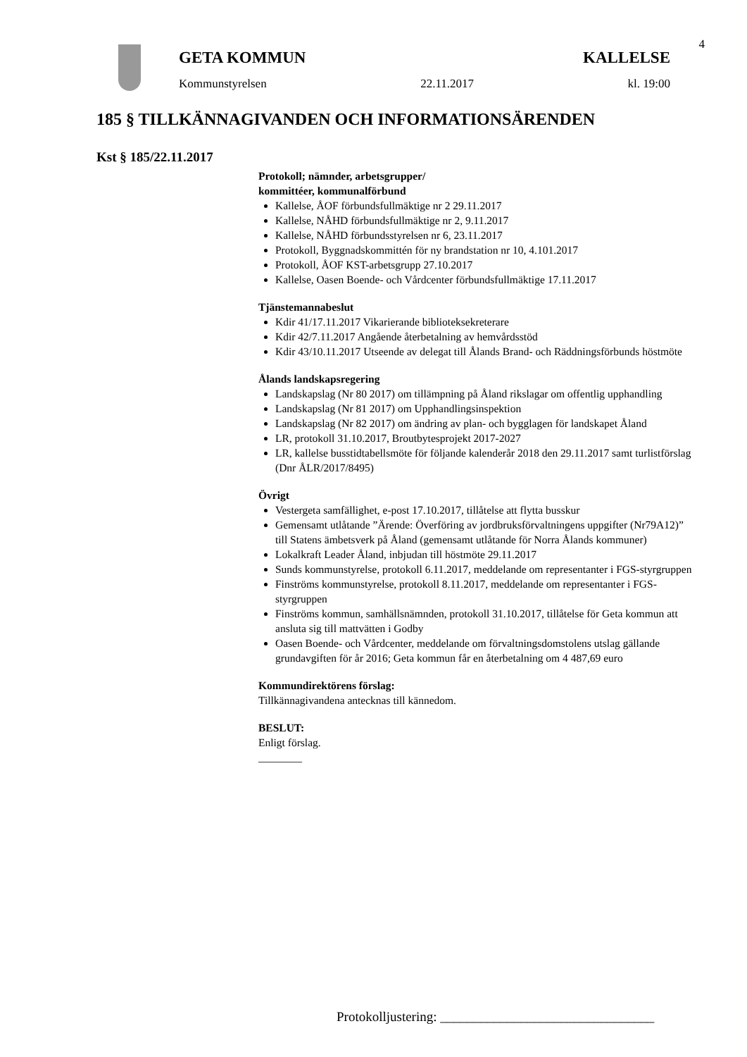4
GETA KOMMUN KALLELSE
Kommunstyrelsen 22.11.2017 kl. 19:00
185 § TILLKÄNNAGIVANDEN OCH INFORMATIONSÄRENDEN
Kst § 185/22.11.2017
Protokoll; nämnder, arbetsgrupper/
kommittéer, kommunalförbund
Kallelse, ÅOF förbundsfullmäktige nr 2 29.11.2017
Kallelse, NÅHD förbundsfullmäktige nr 2, 9.11.2017
Kallelse, NÅHD förbundsstyrelsen nr 6, 23.11.2017
Protokoll, Byggnadskommittén för ny brandstation nr 10, 4.101.2017
Protokoll, ÅOF KST-arbetsgrupp 27.10.2017
Kallelse, Oasen Boende- och Vårdcenter förbundsfullmäktige 17.11.2017
Tjänstemannabeslut
Kdir 41/17.11.2017 Vikarierande biblioteksekreterare
Kdir 42/7.11.2017 Angående återbetalning av hemvårdsstöd
Kdir 43/10.11.2017 Utseende av delegat till Ålands Brand- och Räddningsförbunds höstmöte
Ålands landskapsregering
Landskapslag (Nr 80 2017) om tillämpning på Åland rikslagar om offentlig upphandling
Landskapslag (Nr 81 2017) om Upphandlingsinspektion
Landskapslag (Nr 82 2017) om ändring av plan- och bygglagen för landskapet Åland
LR, protokoll 31.10.2017, Broutbytesprojekt 2017-2027
LR, kallelse busstidtabellsmöte för följande kalenderår 2018 den 29.11.2017 samt turlistförslag (Dnr ÅLR/2017/8495)
Övrigt
Vestergeta samfällighet, e-post 17.10.2017, tillåtelse att flytta busskur
Gemensamt utlåtande ”Ärende: Överföring av jordbruksförvaltningens uppgifter (Nr79A12)” till Statens ämbetsverk på Åland (gemensamt utlåtande för Norra Ålands kommuner)
Lokalkraft Leader Åland, inbjudan till höstmöte 29.11.2017
Sunds kommunstyrelse, protokoll 6.11.2017, meddelande om representanter i FGS-styrgruppen
Finströms kommunstyrelse, protokoll 8.11.2017, meddelande om representanter i FGS-styrgruppen
Finströms kommun, samhällsnämnden, protokoll 31.10.2017, tillåtelse för Geta kommun att ansluta sig till mattvätten i Godby
Oasen Boende- och Vårdcenter, meddelande om förvaltningsdomstolens utslag gällande grundavgiften för år 2016; Geta kommun får en återbetalning om 4 487,69 euro
Kommundirektörens förslag:
Tillkännagivandena antecknas till kännedom.
BESLUT:
Enligt förslag.
________
Protokolljustering: ________________________________